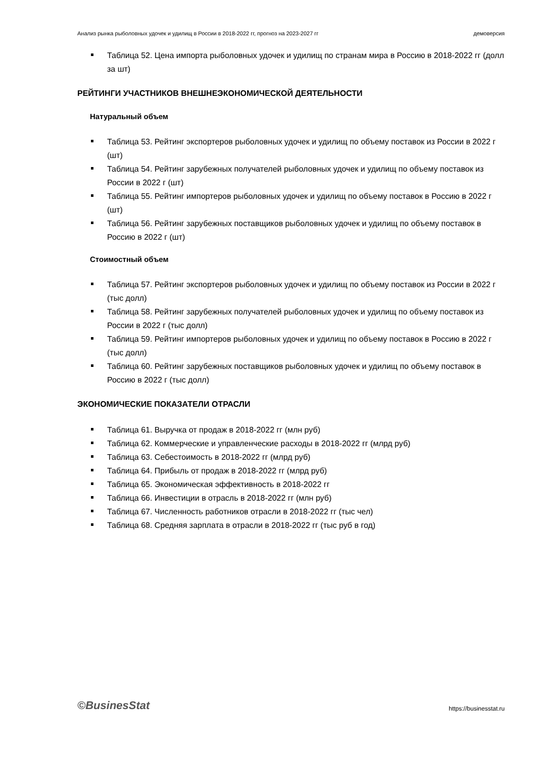Анализ рынка рыболовных удочек и удилищ в России в 2018-2022 гг, прогноз на 2023-2027 гг демоверсия
Таблица 52. Цена импорта рыболовных удочек и удилищ по странам мира в Россию в 2018-2022 гг (долл за шт)
РЕЙТИНГИ УЧАСТНИКОВ ВНЕШНЕЭКОНОМИЧЕСКОЙ ДЕЯТЕЛЬНОСТИ
Натуральный объем
Таблица 53. Рейтинг экспортеров рыболовных удочек и удилищ по объему поставок из России в 2022 г (шт)
Таблица 54. Рейтинг зарубежных получателей рыболовных удочек и удилищ по объему поставок из России в 2022 г (шт)
Таблица 55. Рейтинг импортеров рыболовных удочек и удилищ по объему поставок в Россию в 2022 г (шт)
Таблица 56. Рейтинг зарубежных поставщиков рыболовных удочек и удилищ по объему поставок в Россию в 2022 г (шт)
Стоимостный объем
Таблица 57. Рейтинг экспортеров рыболовных удочек и удилищ по объему поставок из России в 2022 г (тыс долл)
Таблица 58. Рейтинг зарубежных получателей рыболовных удочек и удилищ по объему поставок из России в 2022 г (тыс долл)
Таблица 59. Рейтинг импортеров рыболовных удочек и удилищ по объему поставок в Россию в 2022 г (тыс долл)
Таблица 60. Рейтинг зарубежных поставщиков рыболовных удочек и удилищ по объему поставок в Россию в 2022 г (тыс долл)
ЭКОНОМИЧЕСКИЕ ПОКАЗАТЕЛИ ОТРАСЛИ
Таблица 61. Выручка от продаж в 2018-2022 гг (млн руб)
Таблица 62. Коммерческие и управленческие расходы в 2018-2022 гг (млрд руб)
Таблица 63. Себестоимость в 2018-2022 гг (млрд руб)
Таблица 64. Прибыль от продаж в 2018-2022 гг (млрд руб)
Таблица 65. Экономическая эффективность в 2018-2022 гг
Таблица 66. Инвестиции в отрасль в 2018-2022 гг (млн руб)
Таблица 67. Численность работников отрасли в 2018-2022 гг (тыс чел)
Таблица 68. Средняя зарплата в отрасли в 2018-2022 гг (тыс руб в год)
©BusinesStat https://businesstat.ru